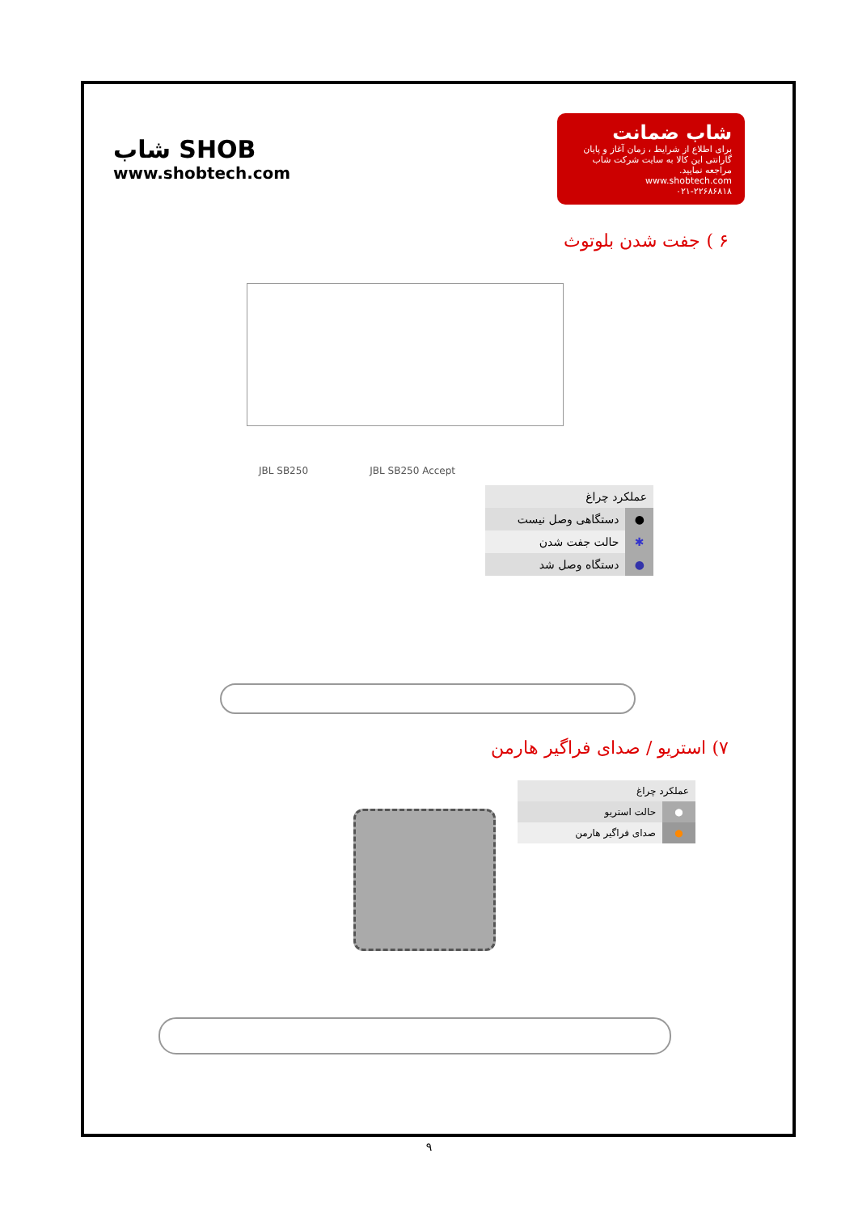شاب SHOB
www.shobtech.com
شاب ضمانت
برای اطلاع از شرایط ، زمان آغاز و پایان گارانتی این کالا به سایت شرکت شاب مراجعه نمایید.
www.shobtech.com
۰۲۱-۲۲۶۸۶۸۱۸
۶ ) جفت شدن بلوتوث
JBL SB250 JBL SB250 Accept
| عملکرد چراغ | |
| --- | --- |
| ● | دستگاهی وصل نیست |
| ✱ | حالت جفت شدن |
| ● | دستگاه وصل شد |
۷) استریو / صدای فراگیر هارمن
| عملکرد چراغ | |
| --- | --- |
| ● | حالت استریو |
| ● | صدای فراگیر هارمن |
۹